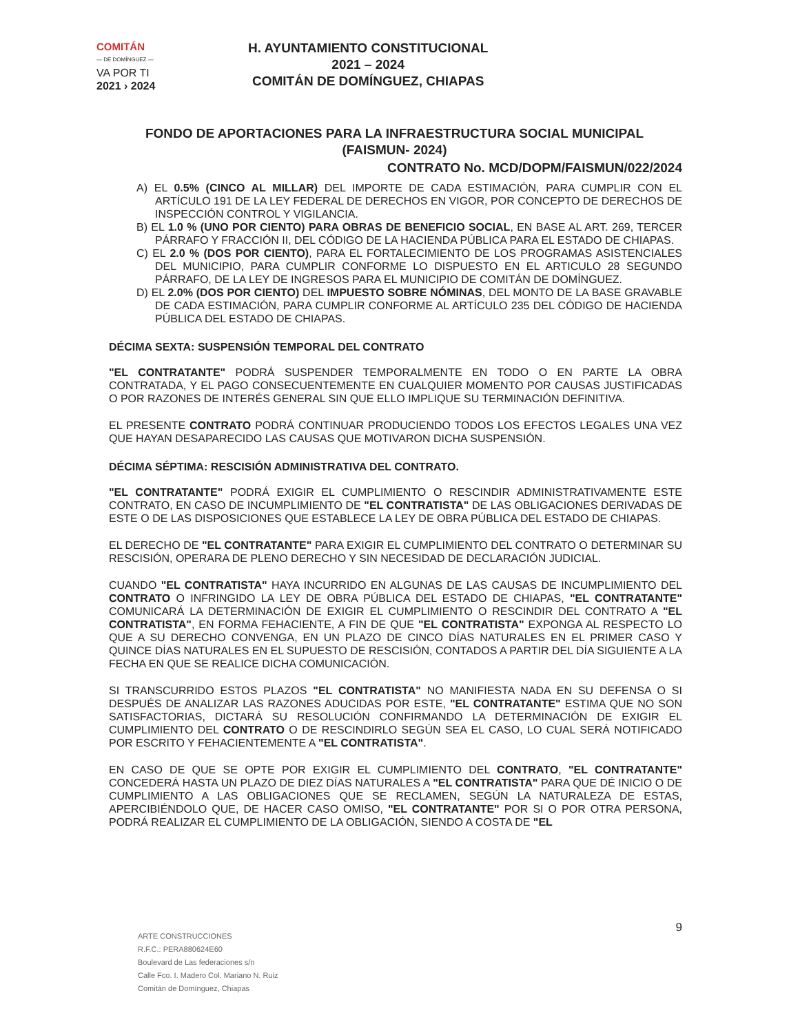COMITÁN
— DE DOMÍNGUEZ —
VA POR TI
2021 › 2024
H. AYUNTAMIENTO CONSTITUCIONAL
2021 – 2024
COMITÁN DE DOMÍNGUEZ, CHIAPAS
FONDO DE APORTACIONES PARA LA INFRAESTRUCTURA SOCIAL MUNICIPAL (FAISMUN- 2024)
CONTRATO No. MCD/DOPM/FAISMUN/022/2024
A) EL 0.5% (CINCO AL MILLAR) DEL IMPORTE DE CADA ESTIMACIÓN, PARA CUMPLIR CON EL ARTÍCULO 191 DE LA LEY FEDERAL DE DERECHOS EN VIGOR, POR CONCEPTO DE DERECHOS DE INSPECCIÓN CONTROL Y VIGILANCIA.
B) EL 1.0 % (UNO POR CIENTO) PARA OBRAS DE BENEFICIO SOCIAL, EN BASE AL ART. 269, TERCER PÁRRAFO Y FRACCIÓN II, DEL CÓDIGO DE LA HACIENDA PÚBLICA PARA EL ESTADO DE CHIAPAS.
C) EL 2.0 % (DOS POR CIENTO), PARA EL FORTALECIMIENTO DE LOS PROGRAMAS ASISTENCIALES DEL MUNICIPIO, PARA CUMPLIR CONFORME LO DISPUESTO EN EL ARTICULO 28 SEGUNDO PÁRRAFO, DE LA LEY DE INGRESOS PARA EL MUNICIPIO DE COMITÁN DE DOMÍNGUEZ.
D) EL 2.0% (DOS POR CIENTO) DEL IMPUESTO SOBRE NÓMINAS, DEL MONTO DE LA BASE GRAVABLE DE CADA ESTIMACIÓN, PARA CUMPLIR CONFORME AL ARTÍCULO 235 DEL CÓDIGO DE HACIENDA PÚBLICA DEL ESTADO DE CHIAPAS.
DÉCIMA SEXTA: SUSPENSIÓN TEMPORAL DEL CONTRATO
"EL CONTRATANTE" PODRÁ SUSPENDER TEMPORALMENTE EN TODO O EN PARTE LA OBRA CONTRATADA, Y EL PAGO CONSECUENTEMENTE EN CUALQUIER MOMENTO POR CAUSAS JUSTIFICADAS O POR RAZONES DE INTERÉS GENERAL SIN QUE ELLO IMPLIQUE SU TERMINACIÓN DEFINITIVA.
EL PRESENTE CONTRATO PODRÁ CONTINUAR PRODUCIENDO TODOS LOS EFECTOS LEGALES UNA VEZ QUE HAYAN DESAPARECIDO LAS CAUSAS QUE MOTIVARON DICHA SUSPENSIÓN.
DÉCIMA SÉPTIMA: RESCISIÓN ADMINISTRATIVA DEL CONTRATO.
"EL CONTRATANTE" PODRÁ EXIGIR EL CUMPLIMIENTO O RESCINDIR ADMINISTRATIVAMENTE ESTE CONTRATO, EN CASO DE INCUMPLIMIENTO DE "EL CONTRATISTA" DE LAS OBLIGACIONES DERIVADAS DE ESTE O DE LAS DISPOSICIONES QUE ESTABLECE LA LEY DE OBRA PÚBLICA DEL ESTADO DE CHIAPAS.
EL DERECHO DE "EL CONTRATANTE" PARA EXIGIR EL CUMPLIMIENTO DEL CONTRATO O DETERMINAR SU RESCISIÓN, OPERARA DE PLENO DERECHO Y SIN NECESIDAD DE DECLARACIÓN JUDICIAL.
CUANDO "EL CONTRATISTA" HAYA INCURRIDO EN ALGUNAS DE LAS CAUSAS DE INCUMPLIMIENTO DEL CONTRATO O INFRINGIDO LA LEY DE OBRA PÚBLICA DEL ESTADO DE CHIAPAS, "EL CONTRATANTE" COMUNICARÁ LA DETERMINACIÓN DE EXIGIR EL CUMPLIMIENTO O RESCINDIR DEL CONTRATO A "EL CONTRATISTA", EN FORMA FEHACIENTE, A FIN DE QUE "EL CONTRATISTA" EXPONGA AL RESPECTO LO QUE A SU DERECHO CONVENGA, EN UN PLAZO DE CINCO DÍAS NATURALES EN EL PRIMER CASO Y QUINCE DÍAS NATURALES EN EL SUPUESTO DE RESCISIÓN, CONTADOS A PARTIR DEL DÍA SIGUIENTE A LA FECHA EN QUE SE REALICE DICHA COMUNICACIÓN.
SI TRANSCURRIDO ESTOS PLAZOS "EL CONTRATISTA" NO MANIFIESTA NADA EN SU DEFENSA O SI DESPUÉS DE ANALIZAR LAS RAZONES ADUCIDAS POR ESTE, "EL CONTRATANTE" ESTIMA QUE NO SON SATISFACTORIAS, DICTARÁ SU RESOLUCIÓN CONFIRMANDO LA DETERMINACIÓN DE EXIGIR EL CUMPLIMIENTO DEL CONTRATO O DE RESCINDIRLO SEGÚN SEA EL CASO, LO CUAL SERÁ NOTIFICADO POR ESCRITO Y FEHACIENTEMENTE A "EL CONTRATISTA".
EN CASO DE QUE SE OPTE POR EXIGIR EL CUMPLIMIENTO DEL CONTRATO, "EL CONTRATANTE" CONCEDERÁ HASTA UN PLAZO DE DIEZ DÍAS NATURALES A "EL CONTRATISTA" PARA QUE DÉ INICIO O DE CUMPLIMIENTO A LAS OBLIGACIONES QUE SE RECLAMEN, SEGÚN LA NATURALEZA DE ESTAS, APERCIBIÉNDOLO QUE, DE HACER CASO OMISO, "EL CONTRATANTE" POR SI O POR OTRA PERSONA, PODRÁ REALIZAR EL CUMPLIMIENTO DE LA OBLIGACIÓN, SIENDO A COSTA DE "EL
9
ARTE CONSTRUCCIONES
R.F.C.: PERA880624E60
Boulevard de Las federaciones s/n
Calle Fco. I. Madero Col. Mariano N. Ruiz
Comitán de Domínguez, Chiapas